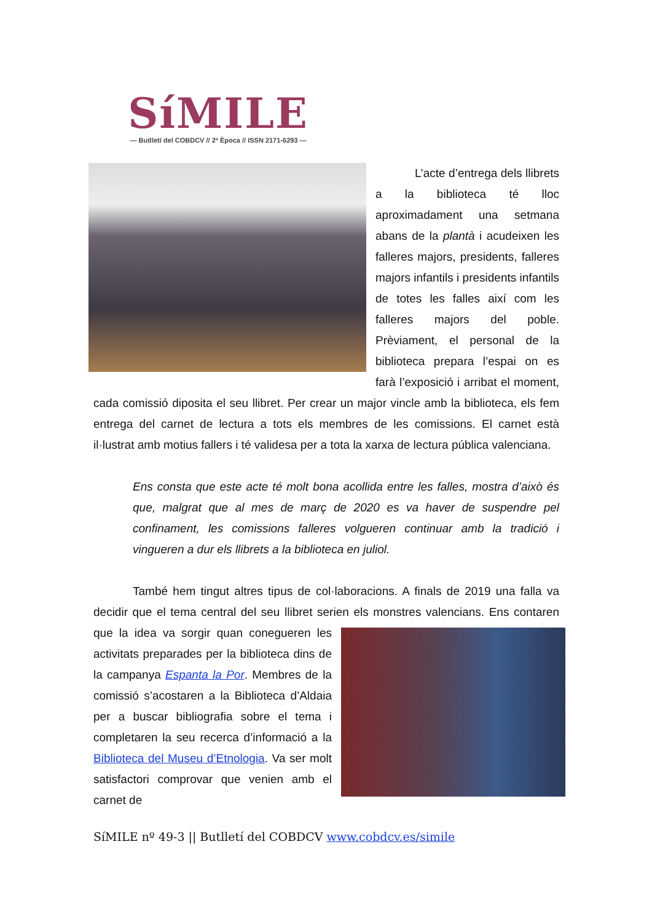SíMILE
— Butlletí del COBDCV // 2ª Època // ISSN 2171-6293 —
L’acte d’entrega dels llibrets a la biblioteca té lloc aproximadament una setmana abans de la plantà i acudeixen les falleres majors, presidents, falleres majors infantils i presidents infantils de totes les falles així com les falleres majors del poble. Prèviament, el personal de la biblioteca prepara l’espai on es farà l’exposició i arribat el moment, cada comissió diposita el seu llibret. Per crear un major vincle amb la biblioteca, els fem entrega del carnet de lectura a tots els membres de les comissions. El carnet està il·lustrat amb motius fallers i té validesa per a tota la xarxa de lectura pública valenciana.
Ens consta que este acte té molt bona acollida entre les falles, mostra d’això és que, malgrat que al mes de març de 2020 es va haver de suspendre pel confinament, les comissions falleres volgueren continuar amb la tradició i vingueren a dur els llibrets a la biblioteca en juliol.
També hem tingut altres tipus de col·laboracions. A finals de 2019 una falla va decidir que el tema central del seu llibret serien els monstres valencians. Ens contaren que la idea va sorgir quan conegueren les activitats preparades per la biblioteca dins de la campanya Espanta la Por. Membres de la comissió s’acostaren a la Biblioteca d’Aldaia per a buscar bibliografia sobre el tema i completaren la seu recerca d’informació a la Biblioteca del Museu d’Etnologia. Va ser molt satisfactori comprovar que venien amb el carnet de
SíMILE nº 49-3 || Butlletí del COBDCV www.cobdcv.es/simile